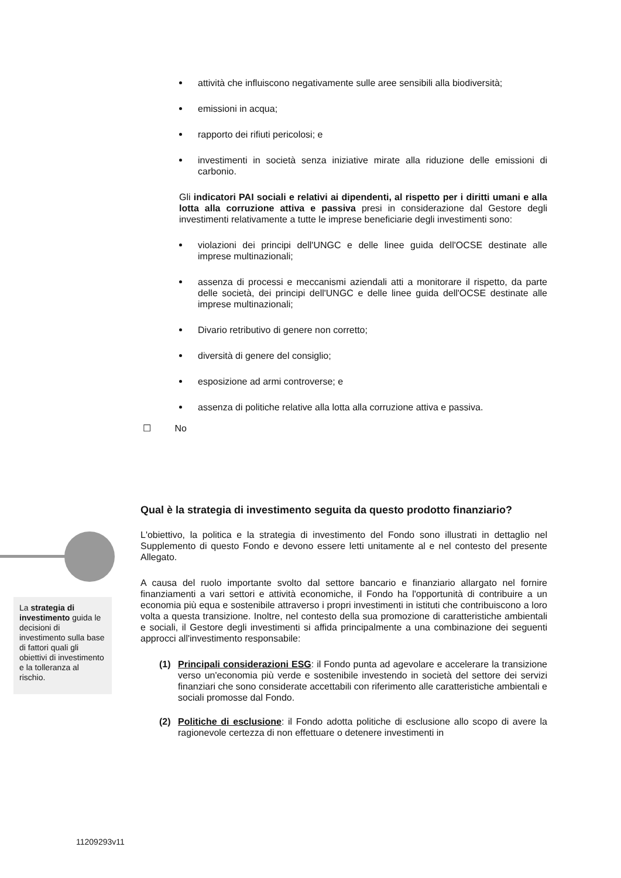attività che influiscono negativamente sulle aree sensibili alla biodiversità;
emissioni in acqua;
rapporto dei rifiuti pericolosi; e
investimenti in società senza iniziative mirate alla riduzione delle emissioni di carbonio.
Gli indicatori PAI sociali e relativi ai dipendenti, al rispetto per i diritti umani e alla lotta alla corruzione attiva e passiva presi in considerazione dal Gestore degli investimenti relativamente a tutte le imprese beneficiarie degli investimenti sono:
violazioni dei principi dell'UNGC e delle linee guida dell'OCSE destinate alle imprese multinazionali;
assenza di processi e meccanismi aziendali atti a monitorare il rispetto, da parte delle società, dei principi dell'UNGC e delle linee guida dell'OCSE destinate alle imprese multinazionali;
Divario retributivo di genere non corretto;
diversità di genere del consiglio;
esposizione ad armi controverse; e
assenza di politiche relative alla lotta alla corruzione attiva e passiva.
☐ No
Qual è la strategia di investimento seguita da questo prodotto finanziario?
L'obiettivo, la politica e la strategia di investimento del Fondo sono illustrati in dettaglio nel Supplemento di questo Fondo e devono essere letti unitamente al e nel contesto del presente Allegato.
A causa del ruolo importante svolto dal settore bancario e finanziario allargato nel fornire finanziamenti a vari settori e attività economiche, il Fondo ha l'opportunità di contribuire a un economia più equa e sostenibile attraverso i propri investimenti in istituti che contribuiscono a loro volta a questa transizione. Inoltre, nel contesto della sua promozione di caratteristiche ambientali e sociali, il Gestore degli investimenti si affida principalmente a una combinazione dei seguenti approcci all'investimento responsabile:
(1) Principali considerazioni ESG: il Fondo punta ad agevolare e accelerare la transizione verso un'economia più verde e sostenibile investendo in società del settore dei servizi finanziari che sono considerate accettabili con riferimento alle caratteristiche ambientali e sociali promosse dal Fondo.
(2) Politiche di esclusione: il Fondo adotta politiche di esclusione allo scopo di avere la ragionevole certezza di non effettuare o detenere investimenti in
La strategia di investimento guida le decisioni di investimento sulla base di fattori quali gli obiettivi di investimento e la tolleranza al rischio.
11209293v11